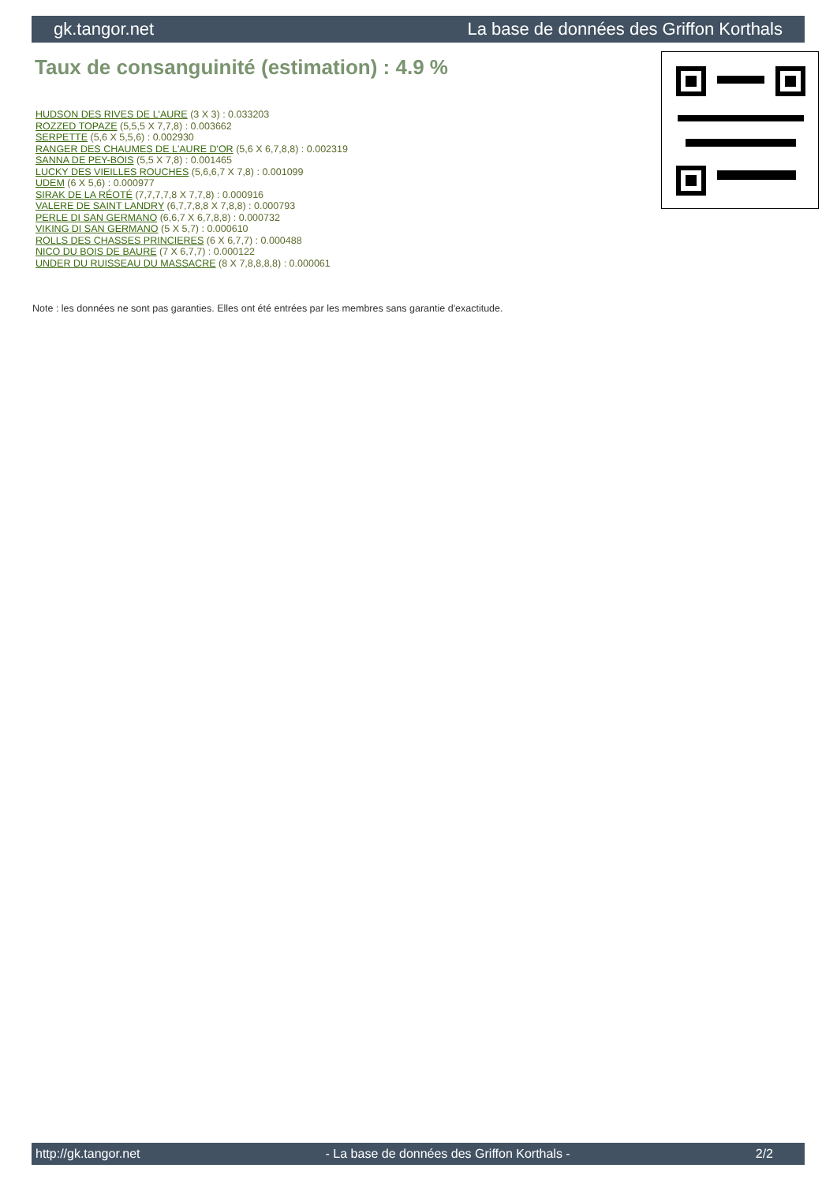gk.tangor.net La base de données des Griffon Korthals
Taux de consanguinité (estimation) : 4.9 %
HUDSON DES RIVES DE L'AURE (3 X 3) : 0.033203
ROZZED TOPAZE (5,5,5 X 7,7,8) : 0.003662
SERPETTE (5,6 X 5,5,6) : 0.002930
RANGER DES CHAUMES DE L'AURE D'OR (5,6 X 6,7,8,8) : 0.002319
SANNA DE PEY-BOIS (5,5 X 7,8) : 0.001465
LUCKY DES VIEILLES ROUCHES (5,6,6,7 X 7,8) : 0.001099
UDEM (6 X 5,6) : 0.000977
SIRAK DE LA RÉOTÉ (7,7,7,7,8 X 7,7,8) : 0.000916
VALERE DE SAINT LANDRY (6,7,7,8,8 X 7,8,8) : 0.000793
PERLE DI SAN GERMANO (6,6,7 X 6,7,8,8) : 0.000732
VIKING DI SAN GERMANO (5 X 5,7) : 0.000610
ROLLS DES CHASSES PRINCIERES (6 X 6,7,7) : 0.000488
NICO DU BOIS DE BAURE (7 X 6,7,7) : 0.000122
UNDER DU RUISSEAU DU MASSACRE (8 X 7,8,8,8,8) : 0.000061
Note : les données ne sont pas garanties. Elles ont été entrées par les membres sans garantie d'exactitude.
http://gk.tangor.net - La base de données des Griffon Korthals - 2/2